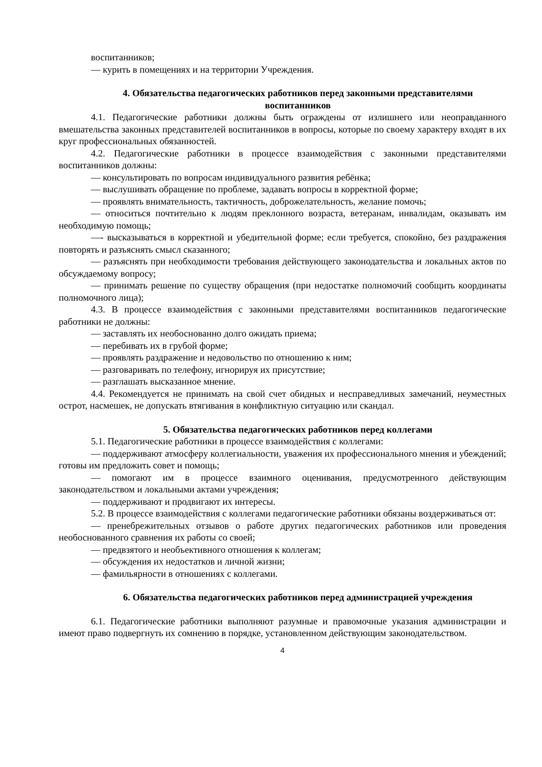воспитанников;
— курить в помещениях и на территории Учреждения.
4. Обязательства педагогических работников перед законными представителями воспитанников
4.1. Педагогические работники должны быть ограждены от излишнего или неоправданного вмешательства законных представителей воспитанников в вопросы, которые по своему характеру входят в их круг профессиональных обязанностей.
4.2. Педагогические работники в процессе взаимодействия с законными представителями воспитанников должны:
— консультировать по вопросам индивидуального развития ребёнка;
— выслушивать обращение по проблеме, задавать вопросы в корректной форме;
— проявлять внимательность, тактичность, доброжелательность, желание помочь;
— относиться почтительно к людям преклонного возраста, ветеранам, инвалидам, оказывать им необходимую помощь;
—- высказываться в корректной и убедительной форме; если требуется, спокойно, без раздражения повторять и разъяснять смысл сказанного;
— разъяснять при необходимости требования действующего законодательства и локальных актов по обсуждаемому вопросу;
— принимать решение по существу обращения (при недостатке полномочий сообщить координаты полномочного лица);
4.3. В процессе взаимодействия с законными представителями воспитанников педагогические работники не должны:
— заставлять их необоснованно долго ожидать приема;
— перебивать их в грубой форме;
— проявлять раздражение и недовольство по отношению к ним;
— разговаривать по телефону, игнорируя их присутствие;
— разглашать высказанное мнение.
4.4. Рекомендуется не принимать на свой счет обидных и несправедливых замечаний, неуместных острот, насмешек, не допускать втягивания в конфликтную ситуацию или скандал.
5. Обязательства педагогических работников перед коллегами
5.1. Педагогические работники в процессе взаимодействия с коллегами:
— поддерживают атмосферу коллегиальности, уважения их профессионального мнения и убеждений; готовы им предложить совет и помощь;
— помогают им в процессе взаимного оценивания, предусмотренного действующим законодательством и локальными актами учреждения;
— поддерживают и продвигают их интересы.
5.2. В процессе взаимодействия с коллегами педагогические работники обязаны воздерживаться от:
— пренебрежительных отзывов о работе других педагогических работников или проведения необоснованного сравнения их работы со своей;
— предвзятого и необъективного отношения к коллегам;
— обсуждения их недостатков и личной жизни;
— фамильярности в отношениях с коллегами.
6. Обязательства педагогических работников перед администрацией учреждения
6.1. Педагогические работники выполняют разумные и правомочные указания администрации и имеют право подвергнуть их сомнению в порядке, установленном действующим законодательством.
4